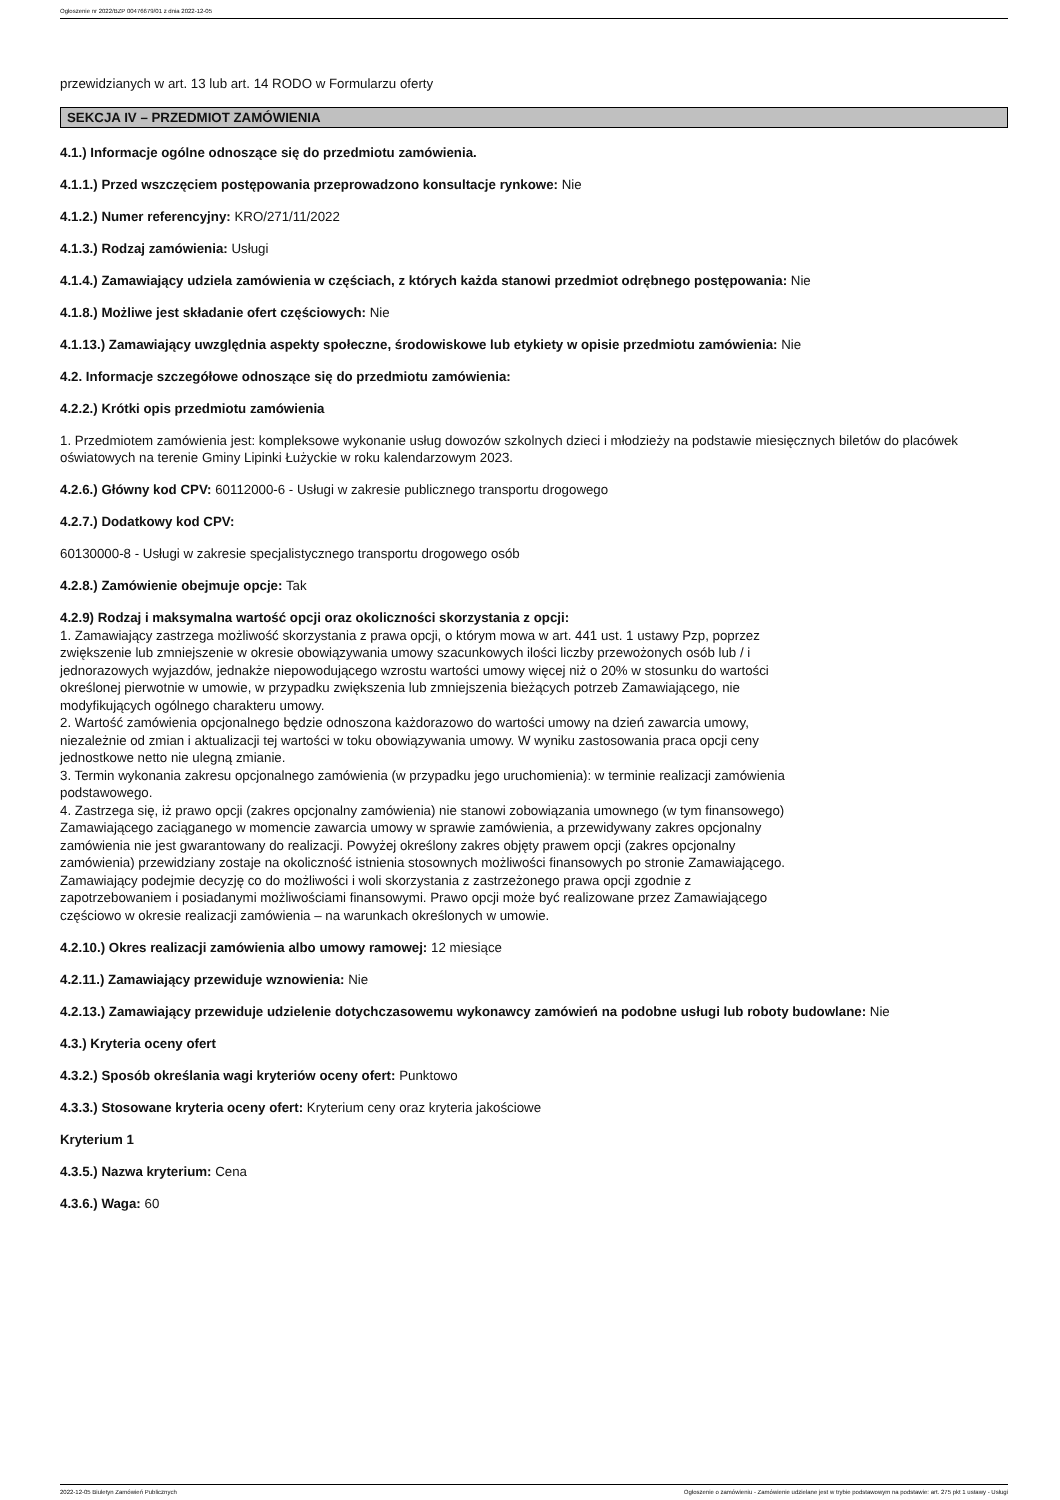Ogłoszenie nr 2022/BZP 00476679/01 z dnia 2022-12-05
przewidzianych w art. 13 lub art. 14 RODO w Formularzu oferty
SEKCJA IV – PRZEDMIOT ZAMÓWIENIA
4.1.) Informacje ogólne odnoszące się do przedmiotu zamówienia.
4.1.1.) Przed wszczęciem postępowania przeprowadzono konsultacje rynkowe: Nie
4.1.2.) Numer referencyjny: KRO/271/11/2022
4.1.3.) Rodzaj zamówienia: Usługi
4.1.4.) Zamawiający udziela zamówienia w częściach, z których każda stanowi przedmiot odrębnego postępowania: Nie
4.1.8.) Możliwe jest składanie ofert częściowych: Nie
4.1.13.) Zamawiający uwzględnia aspekty społeczne, środowiskowe lub etykiety w opisie przedmiotu zamówienia: Nie
4.2. Informacje szczegółowe odnoszące się do przedmiotu zamówienia:
4.2.2.) Krótki opis przedmiotu zamówienia
1. Przedmiotem zamówienia jest: kompleksowe wykonanie usług dowozów szkolnych dzieci i młodzieży na podstawie miesięcznych biletów do placówek oświatowych na terenie Gminy Lipinki Łużyckie w roku kalendarzowym 2023.
4.2.6.) Główny kod CPV: 60112000-6 - Usługi w zakresie publicznego transportu drogowego
4.2.7.) Dodatkowy kod CPV:
60130000-8 - Usługi w zakresie specjalistycznego transportu drogowego osób
4.2.8.) Zamówienie obejmuje opcje: Tak
4.2.9) Rodzaj i maksymalna wartość opcji oraz okoliczności skorzystania z opcji:
1. Zamawiający zastrzega możliwość skorzystania z prawa opcji, o którym mowa w art. 441 ust. 1 ustawy Pzp, poprzez zwiększenie lub zmniejszenie w okresie obowiązywania umowy szacunkowych ilości liczby przewożonych osób lub / i jednorazowych wyjazdów, jednakże niepowodującego wzrostu wartości umowy więcej niż o 20% w stosunku do wartości określonej pierwotnie w umowie, w przypadku zwiększenia lub zmniejszenia bieżących potrzeb Zamawiającego, nie modyfikujących ogólnego charakteru umowy.
2. Wartość zamówienia opcjonalnego będzie odnoszona każdorazowo do wartości umowy na dzień zawarcia umowy, niezależnie od zmian i aktualizacji tej wartości w toku obowiązywania umowy. W wyniku zastosowania praca opcji ceny jednostkowe netto nie ulegną zmianie.
3. Termin wykonania zakresu opcjonalnego zamówienia (w przypadku jego uruchomienia): w terminie realizacji zamówienia podstawowego.
4. Zastrzega się, iż prawo opcji (zakres opcjonalny zamówienia) nie stanowi zobowiązania umownego (w tym finansowego) Zamawiającego zaciąganego w momencie zawarcia umowy w sprawie zamówienia, a przewidywany zakres opcjonalny zamówienia nie jest gwarantowany do realizacji. Powyżej określony zakres objęty prawem opcji (zakres opcjonalny zamówienia) przewidziany zostaje na okoliczność istnienia stosownych możliwości finansowych po stronie Zamawiającego. Zamawiający podejmie decyzję co do możliwości i woli skorzystania z zastrzeżonego prawa opcji zgodnie z zapotrzebowaniem i posiadanymi możliwościami finansowymi. Prawo opcji może być realizowane przez Zamawiającego częściowo w okresie realizacji zamówienia – na warunkach określonych w umowie.
4.2.10.) Okres realizacji zamówienia albo umowy ramowej: 12 miesiące
4.2.11.) Zamawiający przewiduje wznowienia: Nie
4.2.13.) Zamawiający przewiduje udzielenie dotychczasowemu wykonawcy zamówień na podobne usługi lub roboty budowlane: Nie
4.3.) Kryteria oceny ofert
4.3.2.) Sposób określania wagi kryteriów oceny ofert: Punktowo
4.3.3.) Stosowane kryteria oceny ofert: Kryterium ceny oraz kryteria jakościowe
Kryterium 1
4.3.5.) Nazwa kryterium: Cena
4.3.6.) Waga: 60
2022-12-05 Biuletyn Zamówień Publicznych Ogłoszenie o zamówieniu - Zamówienie udzielane jest w trybie podstawowym na podstawie: art. 275 pkt 1 ustawy - Usługi